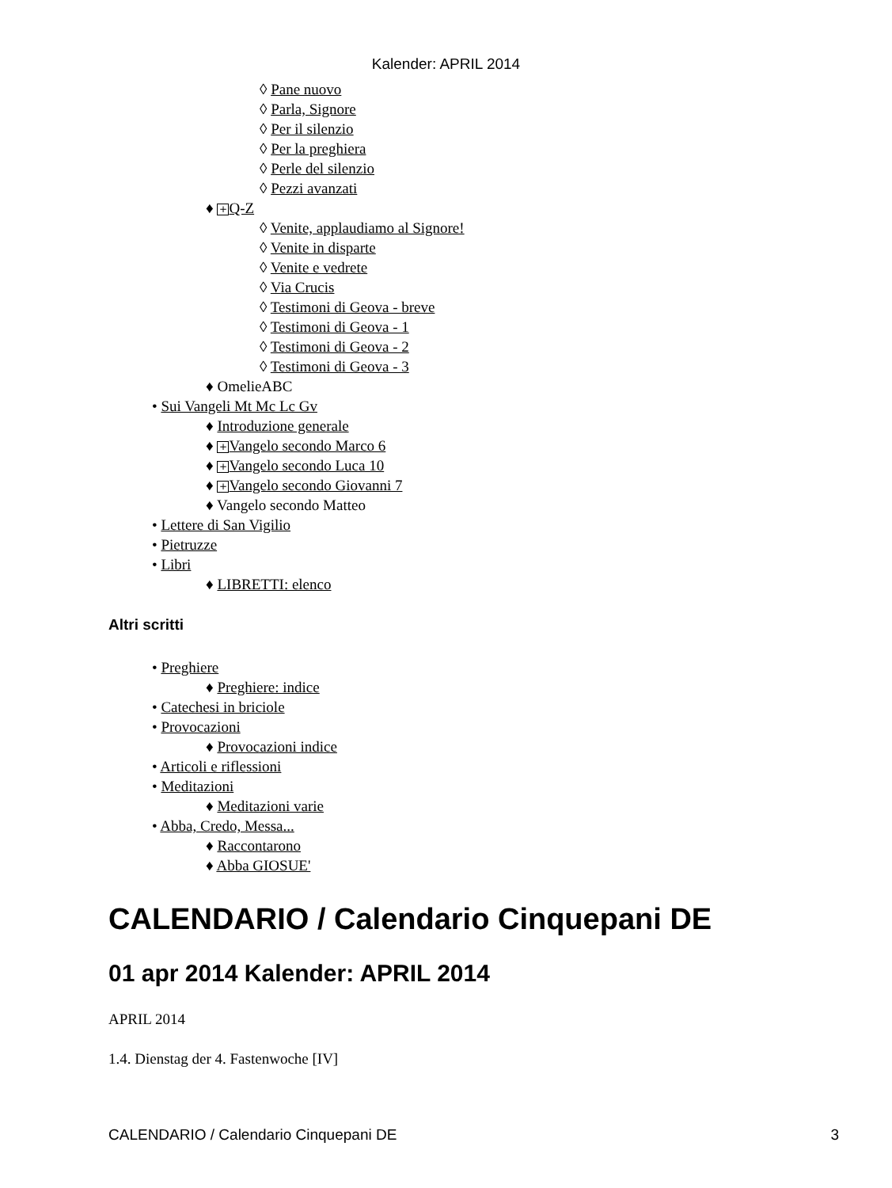Kalender: APRIL 2014
◊ Pane nuovo
◊ Parla, Signore
◊ Per il silenzio
◊ Per la preghiera
◊ Perle del silenzio
◊ Pezzi avanzati
♦ + Q-Z
◊ Venite, applaudiamo al Signore!
◊ Venite in disparte
◊ Venite e vedrete
◊ Via Crucis
◊ Testimoni di Geova - breve
◊ Testimoni di Geova - 1
◊ Testimoni di Geova - 2
◊ Testimoni di Geova - 3
♦ OmelieABC
• Sui Vangeli Mt Mc Lc Gv
♦ Introduzione generale
♦ + Vangelo secondo Marco 6
♦ + Vangelo secondo Luca 10
♦ + Vangelo secondo Giovanni 7
♦ Vangelo secondo Matteo
• Lettere di San Vigilio
• Pietruzze
• Libri
♦ LIBRETTI: elenco
Altri scritti
• Preghiere
♦ Preghiere: indice
• Catechesi in briciole
• Provocazioni
♦ Provocazioni indice
• Articoli e riflessioni
• Meditazioni
♦ Meditazioni varie
• Abba, Credo, Messa...
♦ Raccontarono
♦ Abba GIOSUE'
CALENDARIO / Calendario Cinquepani DE
01 apr 2014 Kalender: APRIL 2014
APRIL 2014
1.4. Dienstag der 4. Fastenwoche [IV]
CALENDARIO / Calendario Cinquepani DE 3